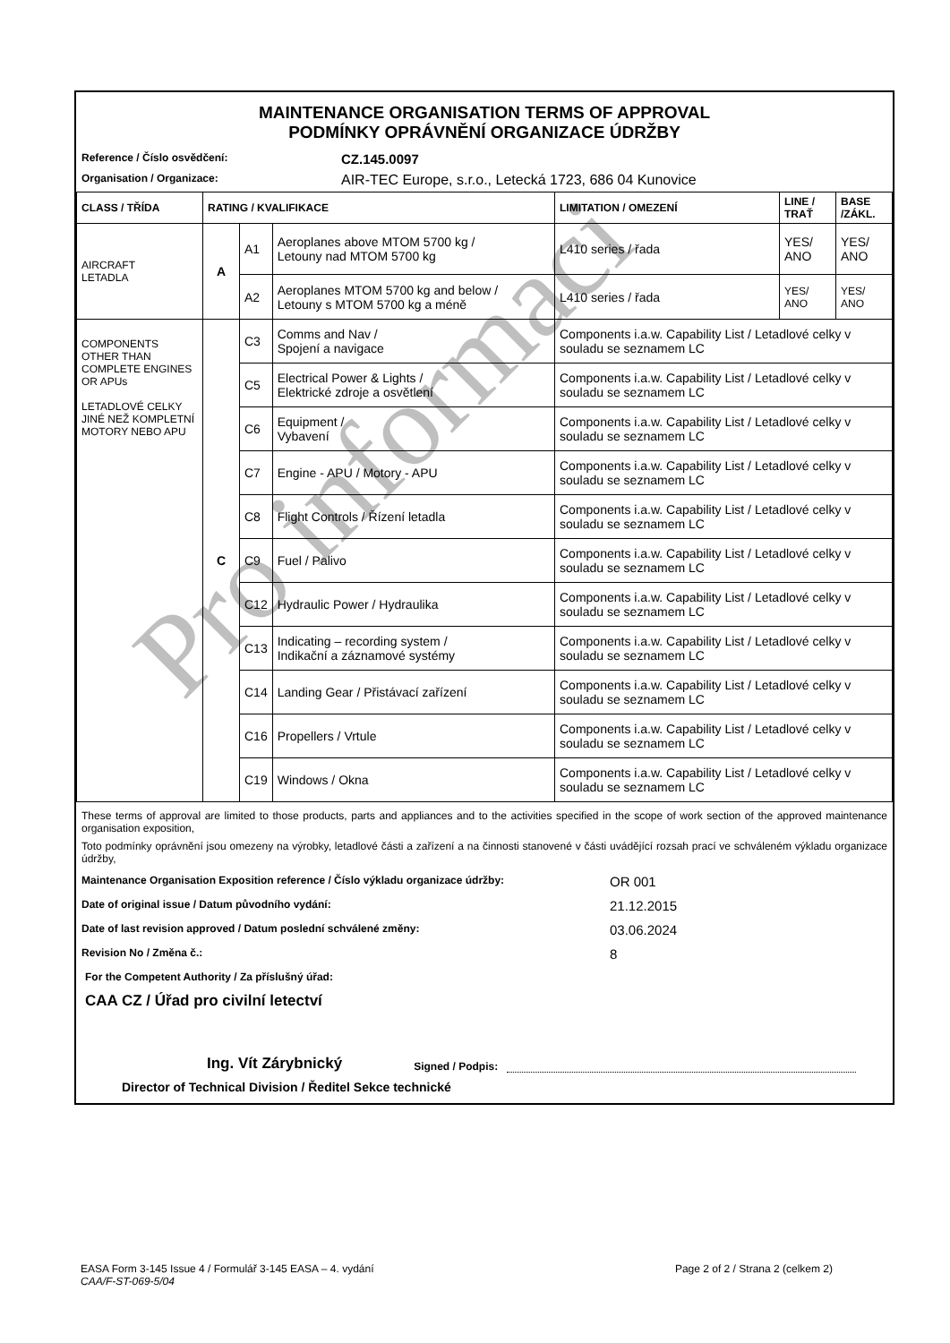MAINTENANCE ORGANISATION TERMS OF APPROVAL
PODMÍNKY OPRÁVNĚNÍ ORGANIZACE ÚDRŽBY
Reference / Číslo osvědčení: CZ.145.0097
Organisation / Organizace: AIR-TEC Europe, s.r.o., Letecká 1723, 686 04 Kunovice
| CLASS / TŘÍDA | RATING / KVALIFIKACE | | | LIMITATION / OMEZENÍ | LINE / TRAŤ | BASE /ZÁKL. |
| --- | --- | --- | --- | --- | --- | --- |
| AIRCRAFT LETADLA | A | A1 | Aeroplanes above MTOM 5700 kg / Letouny nad MTOM 5700 kg | L410 series / řada | YES/ ANO | YES/ ANO |
| | | A2 | Aeroplanes MTOM 5700 kg and below / Letouny s MTOM 5700 kg a méně | L410 series / řada | YES/ ANO | YES/ ANO |
| COMPONENTS OTHER THAN COMPLETE ENGINES OR APUs LETADLOVÉ CELKY JINÉ NEŽ KOMPLETNÍ MOTORY NEBO APU | C | C3 | Comms and Nav / Spojení a navigace | Components i.a.w. Capability List / Letadlové celky v souladu se seznamem LC | | |
| | | C5 | Electrical Power & Lights / Elektrické zdroje a osvětlení | Components i.a.w. Capability List / Letadlové celky v souladu se seznamem LC | | |
| | | C6 | Equipment / Vybavení | Components i.a.w. Capability List / Letadlové celky v souladu se seznamem LC | | |
| | | C7 | Engine - APU / Motory - APU | Components i.a.w. Capability List / Letadlové celky v souladu se seznamem LC | | |
| | | C8 | Flight Controls / Řízení letadla | Components i.a.w. Capability List / Letadlové celky v souladu se seznamem LC | | |
| | | C9 | Fuel / Palivo | Components i.a.w. Capability List / Letadlové celky v souladu se seznamem LC | | |
| | | C12 | Hydraulic Power / Hydraulika | Components i.a.w. Capability List / Letadlové celky v souladu se seznamem LC | | |
| | | C13 | Indicating – recording system / Indikační a záznamové systémy | Components i.a.w. Capability List / Letadlové celky v souladu se seznamem LC | | |
| | | C14 | Landing Gear / Přistávací zařízení | Components i.a.w. Capability List / Letadlové celky v souladu se seznamem LC | | |
| | | C16 | Propellers / Vrtule | Components i.a.w. Capability List / Letadlové celky v souladu se seznamem LC | | |
| | | C19 | Windows / Okna | Components i.a.w. Capability List / Letadlové celky v souladu se seznamem LC | | |
These terms of approval are limited to those products, parts and appliances and to the activities specified in the scope of work section of the approved maintenance organisation exposition,
Toto podmínky oprávnění jsou omezeny na výrobky, letadlové části a zařízení a na činnosti stanovené v části uvádějící rozsah prací ve schváleném výkladu organizace údržby,
Maintenance Organisation Exposition reference / Číslo výkladu organizace údržby: OR 001
Date of original issue / Datum původního vydání: 21.12.2015
Date of last revision approved / Datum poslední schválené změny: 03.06.2024
Revision No / Změna č.: 8
For the Competent Authority / Za příslušný úřad:
CAA CZ / Úřad pro civilní letectví
Ing. Vít Zárybnický Signed / Podpis:
Director of Technical Division / Ředitel Sekce technické
Pro informaci
EASA Form 3-145 Issue 4 / Formulář 3-145 EASA – 4. vydání
CAA/F-ST-069-5/04
Page 2 of 2 / Strana 2 (celkem 2)